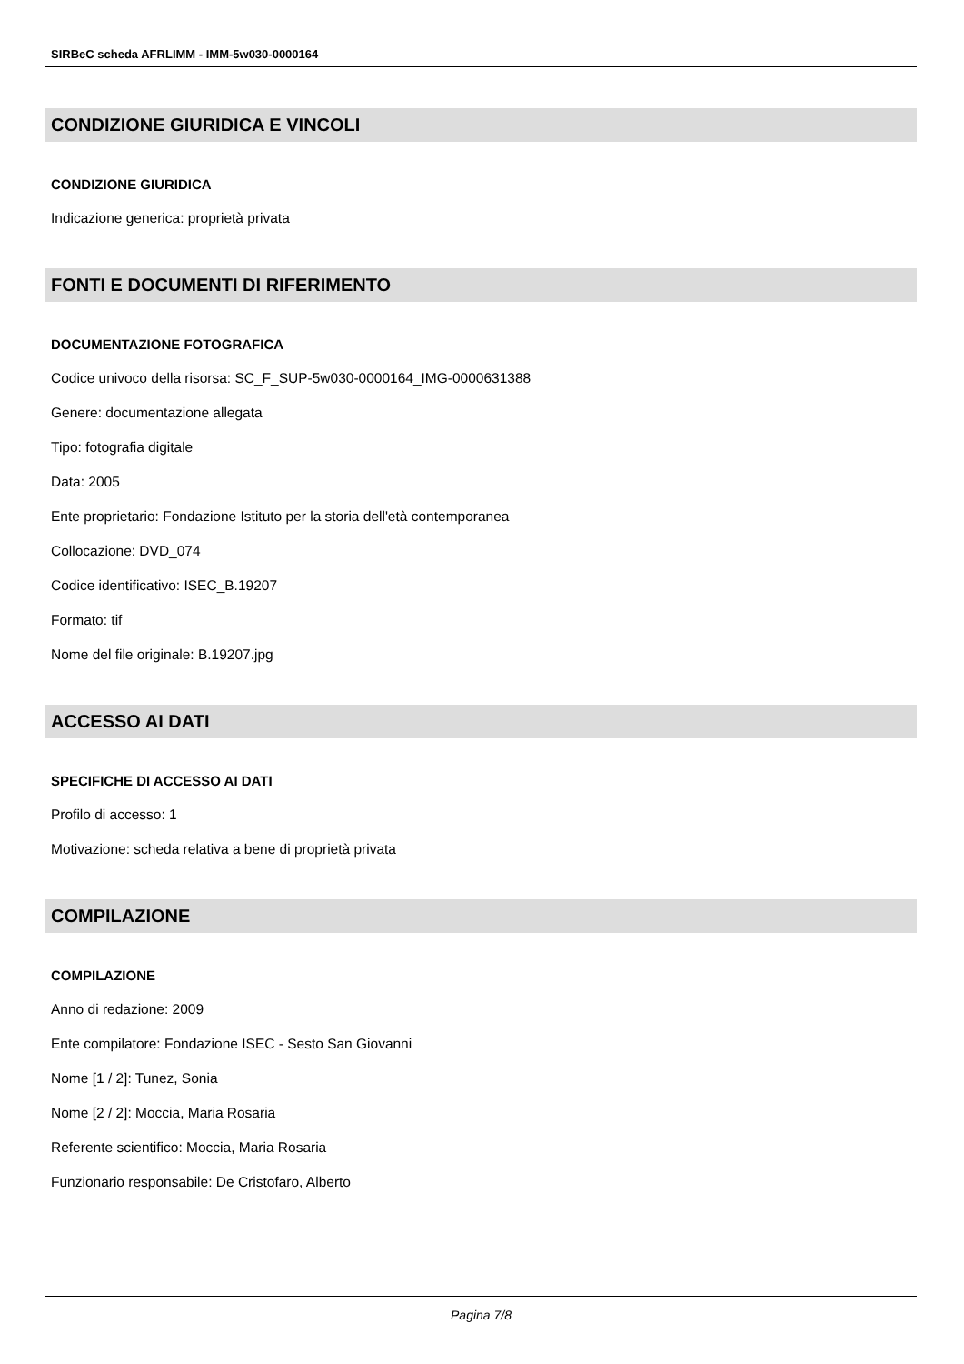SIRBeC scheda AFRLIMM - IMM-5w030-0000164
CONDIZIONE GIURIDICA E VINCOLI
CONDIZIONE GIURIDICA
Indicazione generica: proprietà privata
FONTI E DOCUMENTI DI RIFERIMENTO
DOCUMENTAZIONE FOTOGRAFICA
Codice univoco della risorsa: SC_F_SUP-5w030-0000164_IMG-0000631388
Genere: documentazione allegata
Tipo: fotografia digitale
Data: 2005
Ente proprietario: Fondazione Istituto per la storia dell'età contemporanea
Collocazione: DVD_074
Codice identificativo: ISEC_B.19207
Formato: tif
Nome del file originale: B.19207.jpg
ACCESSO AI DATI
SPECIFICHE DI ACCESSO AI DATI
Profilo di accesso: 1
Motivazione: scheda relativa a bene di proprietà privata
COMPILAZIONE
COMPILAZIONE
Anno di redazione: 2009
Ente compilatore: Fondazione ISEC - Sesto San Giovanni
Nome [1 / 2]: Tunez, Sonia
Nome [2 / 2]: Moccia, Maria Rosaria
Referente scientifico: Moccia, Maria Rosaria
Funzionario responsabile: De Cristofaro, Alberto
Pagina 7/8